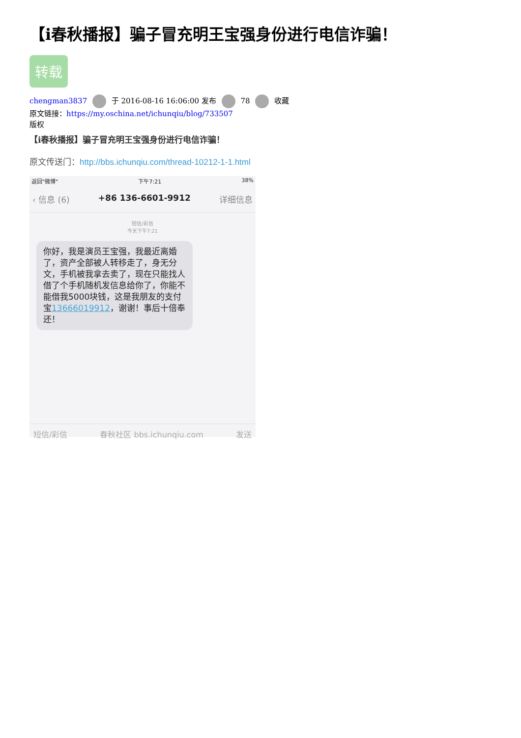【i春秋播报】骗子冒充明王宝强身份进行电信诈骗！
转载
chengman3837 于 2016-08-16 16:06:00 发布 78 收藏
原文链接：https://my.oschina.net/ichunqiu/blog/733507
版权
【i春秋播报】骗子冒充明王宝强身份进行电信诈骗！
原文传送门：http://bbs.ichunqiu.com/thread-10212-1-1.html
返回"微博" 下午7:21 38%
‹ 信息 (6) +86 136-6601-9912 详细信息
短信/彩信
今天下午7:21
你好，我是演员王宝强，我最近离婚了，资产全部被人转移走了，身无分文，手机被我拿去卖了，现在只能找人借了个手机随机发信息给你了，你能不能借我5000块钱，这是我朋友的支付宝13666019912，谢谢！事后十倍奉还！
短信/彩信 春秋社区 bbs.ichunqiu.com 发送